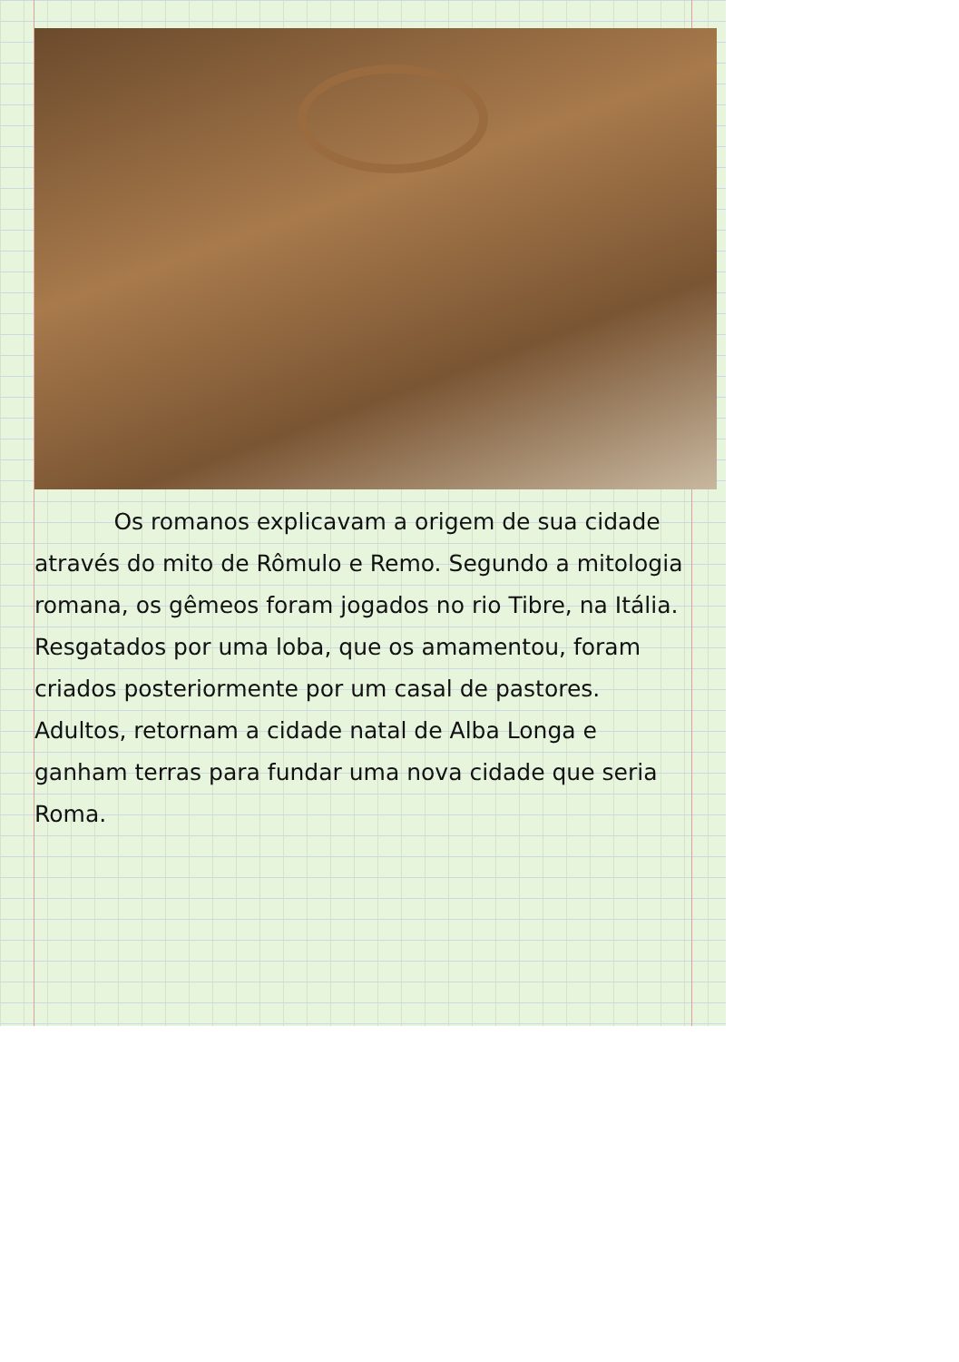Os romanos explicavam a origem de sua cidade através do mito de Rômulo e Remo. Segundo a mitologia romana, os gêmeos foram jogados no rio Tibre, na Itália. Resgatados por uma loba, que os amamentou, foram criados posteriormente por um casal de pastores. Adultos, retornam a cidade natal de Alba Longa e ganham terras para fundar uma nova cidade que seria Roma.